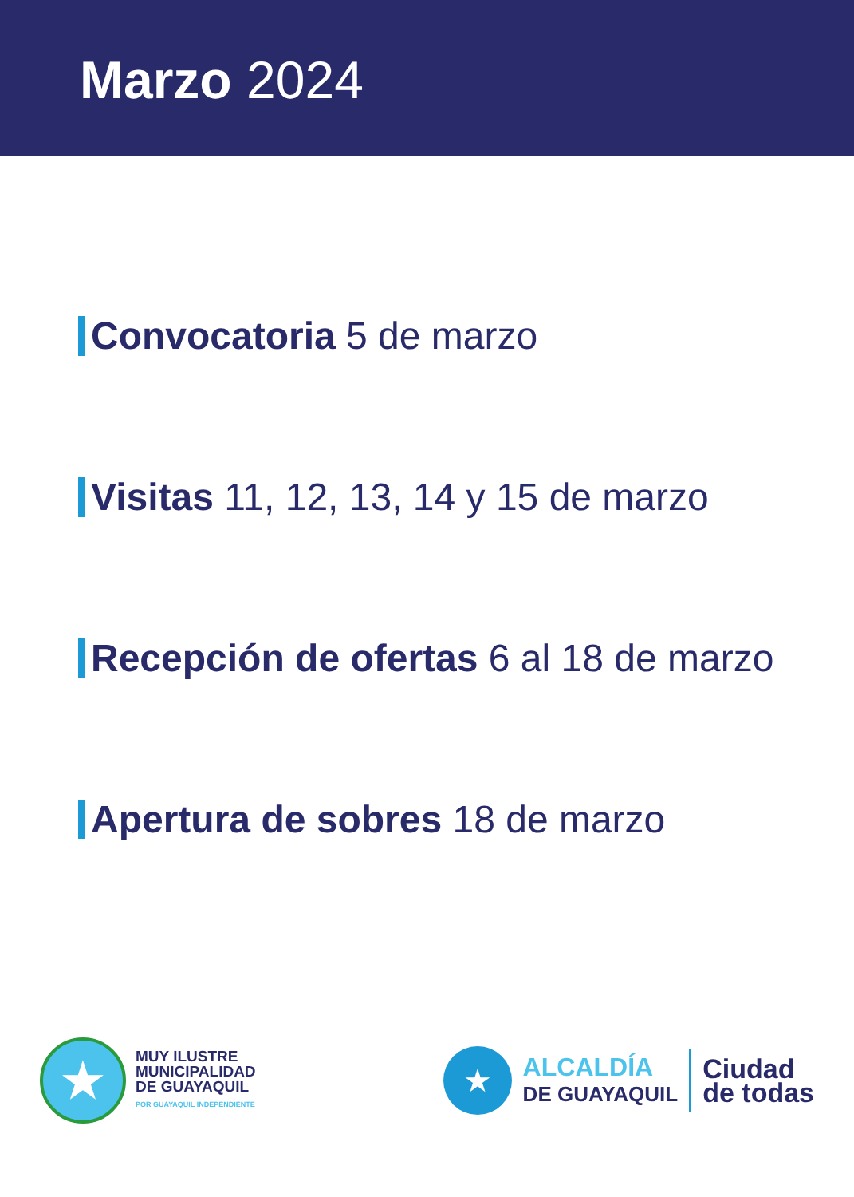Marzo 2024
Convocatoria 5 de marzo
Visitas 11, 12, 13, 14 y 15 de marzo
Recepción de ofertas 6 al 18 de marzo
Apertura de sobres 18 de marzo
★
MUY ILUSTRE
MUNICIPALIDAD
DE GUAYAQUIL
POR GUAYAQUIL INDEPENDIENTE
★
ALCALDÍA
DE GUAYAQUIL
Ciudad
de todas